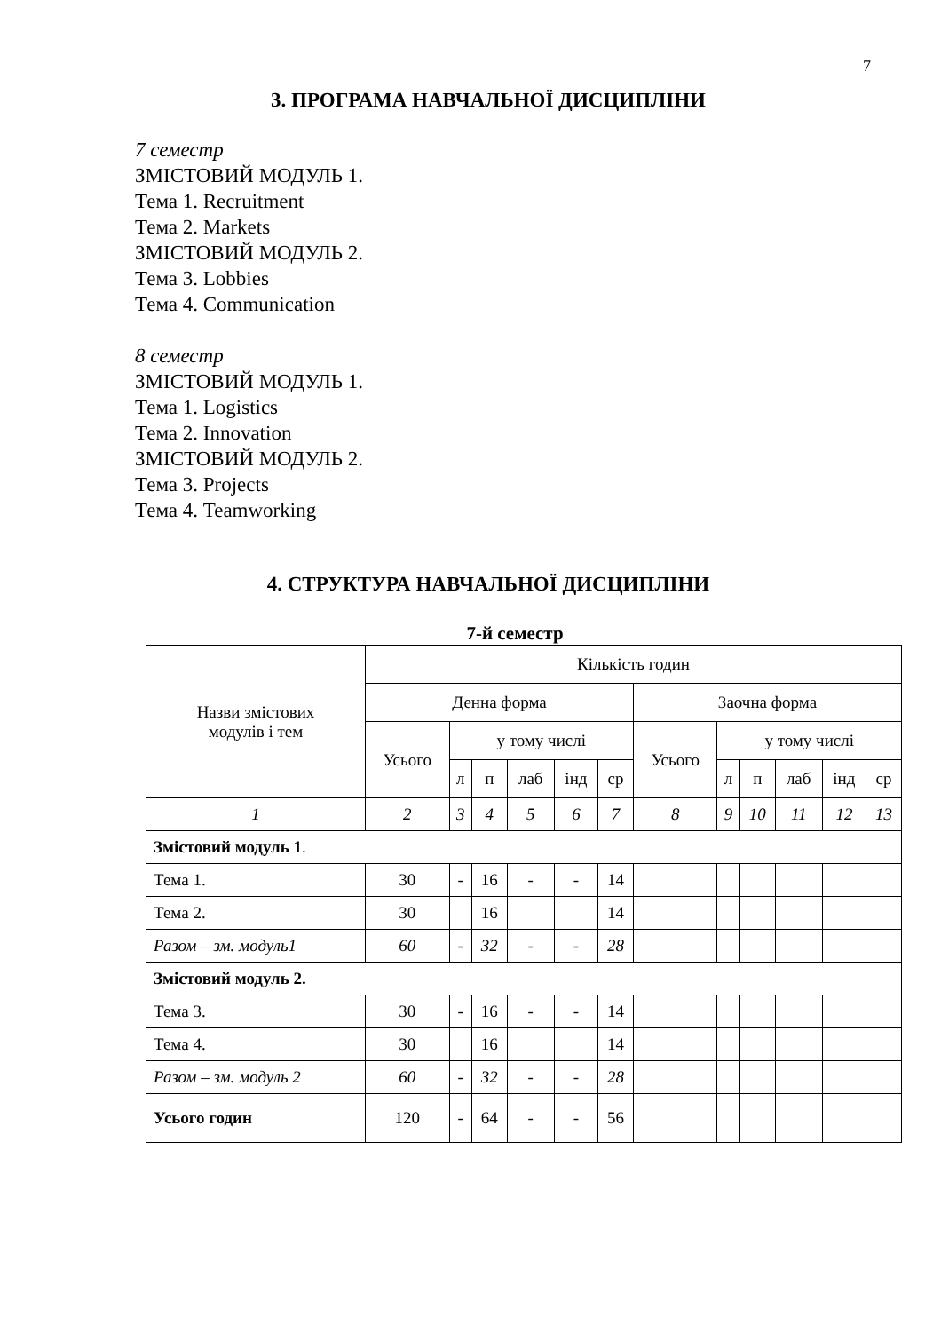7
3. ПРОГРАМА НАВЧАЛЬНОЇ ДИСЦИПЛІНИ
7 семестр
ЗМІСТОВИЙ МОДУЛЬ 1.
Тема 1. Recruitment
Тема 2. Markets
ЗМІСТОВИЙ МОДУЛЬ 2.
Тема 3. Lobbies
Тема 4. Communication
8 семестр
ЗМІСТОВИЙ МОДУЛЬ 1.
Тема 1. Logistics
Тема 2. Innovation
ЗМІСТОВИЙ МОДУЛЬ 2.
Тема 3. Projects
Тема 4. Teamworking
4. СТРУКТУРА НАВЧАЛЬНОЇ ДИСЦИПЛІНИ
7-й семестр
| Назви змістових модулів і тем | Кількість годин | | | | | | | | | | | |
| --- | --- | --- | --- | --- | --- | --- | --- | --- | --- | --- | --- | --- |
| | Денна форма | | | | | | Заочна форма | | | | | |
| | Усього | у тому числі | | | | | Усього | у тому числі | | | | |
| | | л | п | лаб | інд | ср | | л | п | лаб | інд | ср |
| 1 | 2 | 3 | 4 | 5 | 6 | 7 | 8 | 9 | 10 | 11 | 12 | 13 |
| Змістовий модуль 1 . | | | | | | | | | | | | |
| Тема 1. | 30 | - | 16 | - | - | 14 | | | | | | |
| Тема 2. | 30 | | 16 | | | 14 | | | | | | |
| Разом – зм. модуль1 | 60 | - | 32 | - | - | 28 | | | | | | |
| Змістовий модуль 2. | | | | | | | | | | | | |
| Тема 3. | 30 | - | 16 | - | - | 14 | | | | | | |
| Тема 4. | 30 | | 16 | | | 14 | | | | | | |
| Разом – зм. модуль 2 | 60 | - | 32 | - | - | 28 | | | | | | |
| Усього годин | 120 | - | 64 | - | - | 56 | | | | | | |